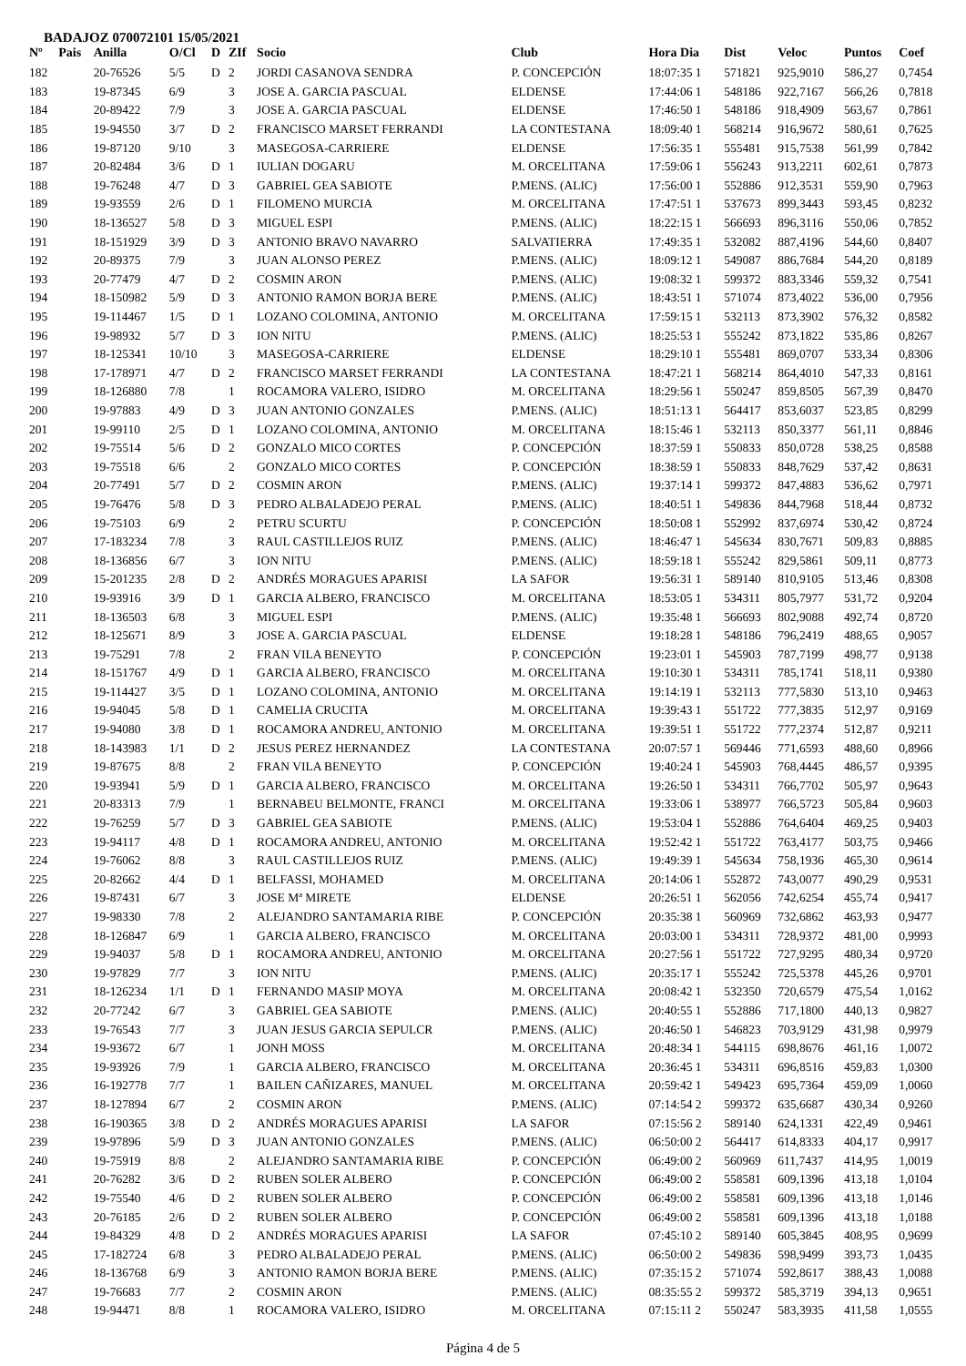BADAJOZ 070072101 15/05/2021
| Nº | Pais | Anilla | O/Cl | D | ZIf | Socio | Club | Hora Dia | Dist | Veloc | Puntos | Coef |
| --- | --- | --- | --- | --- | --- | --- | --- | --- | --- | --- | --- | --- |
| 182 | | 20-76526 | 5/5 | D | 2 | JORDI CASANOVA SENDRA | P. CONCEPCIÓN | 18:07:35 1 | 571821 | 925,9010 | 586,27 | 0,7454 |
| 183 | | 19-87345 | 6/9 | | 3 | JOSE A. GARCIA PASCUAL | ELDENSE | 17:44:06 1 | 548186 | 922,7167 | 566,26 | 0,7818 |
| 184 | | 20-89422 | 7/9 | | 3 | JOSE A. GARCIA PASCUAL | ELDENSE | 17:46:50 1 | 548186 | 918,4909 | 563,67 | 0,7861 |
| 185 | | 19-94550 | 3/7 | D | 2 | FRANCISCO MARSET FERRANDI | LA CONTESTANA | 18:09:40 1 | 568214 | 916,9672 | 580,61 | 0,7625 |
| 186 | | 19-87120 | 9/10 | | 3 | MASEGOSA-CARRIERE | ELDENSE | 17:56:35 1 | 555481 | 915,7538 | 561,99 | 0,7842 |
| 187 | | 20-82484 | 3/6 | D | 1 | IULIAN DOGARU | M. ORCELITANA | 17:59:06 1 | 556243 | 913,2211 | 602,61 | 0,7873 |
| 188 | | 19-76248 | 4/7 | D | 3 | GABRIEL GEA SABIOTE | P.MENS. (ALIC) | 17:56:00 1 | 552886 | 912,3531 | 559,90 | 0,7963 |
| 189 | | 19-93559 | 2/6 | D | 1 | FILOMENO MURCIA | M. ORCELITANA | 17:47:51 1 | 537673 | 899,3443 | 593,45 | 0,8232 |
| 190 | | 18-136527 | 5/8 | D | 3 | MIGUEL ESPI | P.MENS. (ALIC) | 18:22:15 1 | 566693 | 896,3116 | 550,06 | 0,7852 |
| 191 | | 18-151929 | 3/9 | D | 3 | ANTONIO BRAVO NAVARRO | SALVATIERRA | 17:49:35 1 | 532082 | 887,4196 | 544,60 | 0,8407 |
| 192 | | 20-89375 | 7/9 | | 3 | JUAN ALONSO PEREZ | P.MENS. (ALIC) | 18:09:12 1 | 549087 | 886,7684 | 544,20 | 0,8189 |
| 193 | | 20-77479 | 4/7 | D | 2 | COSMIN ARON | P.MENS. (ALIC) | 19:08:32 1 | 599372 | 883,3346 | 559,32 | 0,7541 |
| 194 | | 18-150982 | 5/9 | D | 3 | ANTONIO RAMON BORJA BERE | P.MENS. (ALIC) | 18:43:51 1 | 571074 | 873,4022 | 536,00 | 0,7956 |
| 195 | | 19-114467 | 1/5 | D | 1 | LOZANO COLOMINA, ANTONIO | M. ORCELITANA | 17:59:15 1 | 532113 | 873,3902 | 576,32 | 0,8582 |
| 196 | | 19-98932 | 5/7 | D | 3 | ION NITU | P.MENS. (ALIC) | 18:25:53 1 | 555242 | 873,1822 | 535,86 | 0,8267 |
| 197 | | 18-125341 | 10/10 | | 3 | MASEGOSA-CARRIERE | ELDENSE | 18:29:10 1 | 555481 | 869,0707 | 533,34 | 0,8306 |
| 198 | | 17-178971 | 4/7 | D | 2 | FRANCISCO MARSET FERRANDI | LA CONTESTANA | 18:47:21 1 | 568214 | 864,4010 | 547,33 | 0,8161 |
| 199 | | 18-126880 | 7/8 | | 1 | ROCAMORA VALERO, ISIDRO | M. ORCELITANA | 18:29:56 1 | 550247 | 859,8505 | 567,39 | 0,8470 |
| 200 | | 19-97883 | 4/9 | D | 3 | JUAN ANTONIO GONZALES | P.MENS. (ALIC) | 18:51:13 1 | 564417 | 853,6037 | 523,85 | 0,8299 |
| 201 | | 19-99110 | 2/5 | D | 1 | LOZANO COLOMINA, ANTONIO | M. ORCELITANA | 18:15:46 1 | 532113 | 850,3377 | 561,11 | 0,8846 |
| 202 | | 19-75514 | 5/6 | D | 2 | GONZALO MICO CORTES | P. CONCEPCIÓN | 18:37:59 1 | 550833 | 850,0728 | 538,25 | 0,8588 |
| 203 | | 19-75518 | 6/6 | | 2 | GONZALO MICO CORTES | P. CONCEPCIÓN | 18:38:59 1 | 550833 | 848,7629 | 537,42 | 0,8631 |
| 204 | | 20-77491 | 5/7 | D | 2 | COSMIN ARON | P.MENS. (ALIC) | 19:37:14 1 | 599372 | 847,4883 | 536,62 | 0,7971 |
| 205 | | 19-76476 | 5/8 | D | 3 | PEDRO ALBALADEJO PERAL | P.MENS. (ALIC) | 18:40:51 1 | 549836 | 844,7968 | 518,44 | 0,8732 |
| 206 | | 19-75103 | 6/9 | | 2 | PETRU SCURTU | P. CONCEPCIÓN | 18:50:08 1 | 552992 | 837,6974 | 530,42 | 0,8724 |
| 207 | | 17-183234 | 7/8 | | 3 | RAUL CASTILLEJOS RUIZ | P.MENS. (ALIC) | 18:46:47 1 | 545634 | 830,7671 | 509,83 | 0,8885 |
| 208 | | 18-136856 | 6/7 | | 3 | ION NITU | P.MENS. (ALIC) | 18:59:18 1 | 555242 | 829,5861 | 509,11 | 0,8773 |
| 209 | | 15-201235 | 2/8 | D | 2 | ANDRÉS MORAGUES APARISI | LA SAFOR | 19:56:31 1 | 589140 | 810,9105 | 513,46 | 0,8308 |
| 210 | | 19-93916 | 3/9 | D | 1 | GARCIA ALBERO, FRANCISCO | M. ORCELITANA | 18:53:05 1 | 534311 | 805,7977 | 531,72 | 0,9204 |
| 211 | | 18-136503 | 6/8 | | 3 | MIGUEL ESPI | P.MENS. (ALIC) | 19:35:48 1 | 566693 | 802,9088 | 492,74 | 0,8720 |
| 212 | | 18-125671 | 8/9 | | 3 | JOSE A. GARCIA PASCUAL | ELDENSE | 19:18:28 1 | 548186 | 796,2419 | 488,65 | 0,9057 |
| 213 | | 19-75291 | 7/8 | | 2 | FRAN VILA BENEYTO | P. CONCEPCIÓN | 19:23:01 1 | 545903 | 787,7199 | 498,77 | 0,9138 |
| 214 | | 18-151767 | 4/9 | D | 1 | GARCIA ALBERO, FRANCISCO | M. ORCELITANA | 19:10:30 1 | 534311 | 785,1741 | 518,11 | 0,9380 |
| 215 | | 19-114427 | 3/5 | D | 1 | LOZANO COLOMINA, ANTONIO | M. ORCELITANA | 19:14:19 1 | 532113 | 777,5830 | 513,10 | 0,9463 |
| 216 | | 19-94045 | 5/8 | D | 1 | CAMELIA CRUCITA | M. ORCELITANA | 19:39:43 1 | 551722 | 777,3835 | 512,97 | 0,9169 |
| 217 | | 19-94080 | 3/8 | D | 1 | ROCAMORA ANDREU, ANTONIO | M. ORCELITANA | 19:39:51 1 | 551722 | 777,2374 | 512,87 | 0,9211 |
| 218 | | 18-143983 | 1/1 | D | 2 | JESUS PEREZ HERNANDEZ | LA CONTESTANA | 20:07:57 1 | 569446 | 771,6593 | 488,60 | 0,8966 |
| 219 | | 19-87675 | 8/8 | | 2 | FRAN VILA BENEYTO | P. CONCEPCIÓN | 19:40:24 1 | 545903 | 768,4445 | 486,57 | 0,9395 |
| 220 | | 19-93941 | 5/9 | D | 1 | GARCIA ALBERO, FRANCISCO | M. ORCELITANA | 19:26:50 1 | 534311 | 766,7702 | 505,97 | 0,9643 |
| 221 | | 20-83313 | 7/9 | | 1 | BERNABEU BELMONTE, FRANCI | M. ORCELITANA | 19:33:06 1 | 538977 | 766,5723 | 505,84 | 0,9603 |
| 222 | | 19-76259 | 5/7 | D | 3 | GABRIEL GEA SABIOTE | P.MENS. (ALIC) | 19:53:04 1 | 552886 | 764,6404 | 469,25 | 0,9403 |
| 223 | | 19-94117 | 4/8 | D | 1 | ROCAMORA ANDREU, ANTONIO | M. ORCELITANA | 19:52:42 1 | 551722 | 763,4177 | 503,75 | 0,9466 |
| 224 | | 19-76062 | 8/8 | | 3 | RAUL CASTILLEJOS RUIZ | P.MENS. (ALIC) | 19:49:39 1 | 545634 | 758,1936 | 465,30 | 0,9614 |
| 225 | | 20-82662 | 4/4 | D | 1 | BELFASSI, MOHAMED | M. ORCELITANA | 20:14:06 1 | 552872 | 743,0077 | 490,29 | 0,9531 |
| 226 | | 19-87431 | 6/7 | | 3 | JOSE Mª MIRETE | ELDENSE | 20:26:51 1 | 562056 | 742,6254 | 455,74 | 0,9417 |
| 227 | | 19-98330 | 7/8 | | 2 | ALEJANDRO SANTAMARIA RIBE | P. CONCEPCIÓN | 20:35:38 1 | 560969 | 732,6862 | 463,93 | 0,9477 |
| 228 | | 18-126847 | 6/9 | | 1 | GARCIA ALBERO, FRANCISCO | M. ORCELITANA | 20:03:00 1 | 534311 | 728,9372 | 481,00 | 0,9993 |
| 229 | | 19-94037 | 5/8 | D | 1 | ROCAMORA ANDREU, ANTONIO | M. ORCELITANA | 20:27:56 1 | 551722 | 727,9295 | 480,34 | 0,9720 |
| 230 | | 19-97829 | 7/7 | | 3 | ION NITU | P.MENS. (ALIC) | 20:35:17 1 | 555242 | 725,5378 | 445,26 | 0,9701 |
| 231 | | 18-126234 | 1/1 | D | 1 | FERNANDO MASIP MOYA | M. ORCELITANA | 20:08:42 1 | 532350 | 720,6579 | 475,54 | 1,0162 |
| 232 | | 20-77242 | 6/7 | | 3 | GABRIEL GEA SABIOTE | P.MENS. (ALIC) | 20:40:55 1 | 552886 | 717,1800 | 440,13 | 0,9827 |
| 233 | | 19-76543 | 7/7 | | 3 | JUAN JESUS GARCIA SEPULCR | P.MENS. (ALIC) | 20:46:50 1 | 546823 | 703,9129 | 431,98 | 0,9979 |
| 234 | | 19-93672 | 6/7 | | 1 | JONH MOSS | M. ORCELITANA | 20:48:34 1 | 544115 | 698,8676 | 461,16 | 1,0072 |
| 235 | | 19-93926 | 7/9 | | 1 | GARCIA ALBERO, FRANCISCO | M. ORCELITANA | 20:36:45 1 | 534311 | 696,8516 | 459,83 | 1,0300 |
| 236 | | 16-192778 | 7/7 | | 1 | BAILEN CAÑIZARES, MANUEL | M. ORCELITANA | 20:59:42 1 | 549423 | 695,7364 | 459,09 | 1,0060 |
| 237 | | 18-127894 | 6/7 | | 2 | COSMIN ARON | P.MENS. (ALIC) | 07:14:54 2 | 599372 | 635,6687 | 430,34 | 0,9260 |
| 238 | | 16-190365 | 3/8 | D | 2 | ANDRÉS MORAGUES APARISI | LA SAFOR | 07:15:56 2 | 589140 | 624,1331 | 422,49 | 0,9461 |
| 239 | | 19-97896 | 5/9 | D | 3 | JUAN ANTONIO GONZALES | P.MENS. (ALIC) | 06:50:00 2 | 564417 | 614,8333 | 404,17 | 0,9917 |
| 240 | | 19-75919 | 8/8 | | 2 | ALEJANDRO SANTAMARIA RIBE | P. CONCEPCIÓN | 06:49:00 2 | 560969 | 611,7437 | 414,95 | 1,0019 |
| 241 | | 20-76282 | 3/6 | D | 2 | RUBEN SOLER ALBERO | P. CONCEPCIÓN | 06:49:00 2 | 558581 | 609,1396 | 413,18 | 1,0104 |
| 242 | | 19-75540 | 4/6 | D | 2 | RUBEN SOLER ALBERO | P. CONCEPCIÓN | 06:49:00 2 | 558581 | 609,1396 | 413,18 | 1,0146 |
| 243 | | 20-76185 | 2/6 | D | 2 | RUBEN SOLER ALBERO | P. CONCEPCIÓN | 06:49:00 2 | 558581 | 609,1396 | 413,18 | 1,0188 |
| 244 | | 19-84329 | 4/8 | D | 2 | ANDRÉS MORAGUES APARISI | LA SAFOR | 07:45:10 2 | 589140 | 605,3845 | 408,95 | 0,9699 |
| 245 | | 17-182724 | 6/8 | | 3 | PEDRO ALBALADEJO PERAL | P.MENS. (ALIC) | 06:50:00 2 | 549836 | 598,9499 | 393,73 | 1,0435 |
| 246 | | 18-136768 | 6/9 | | 3 | ANTONIO RAMON BORJA BERE | P.MENS. (ALIC) | 07:35:15 2 | 571074 | 592,8617 | 388,43 | 1,0088 |
| 247 | | 19-76683 | 7/7 | | 2 | COSMIN ARON | P.MENS. (ALIC) | 08:35:55 2 | 599372 | 585,3719 | 394,13 | 0,9651 |
| 248 | | 19-94471 | 8/8 | | 1 | ROCAMORA VALERO, ISIDRO | M. ORCELITANA | 07:15:11 2 | 550247 | 583,3935 | 411,58 | 1,0555 |
Página 4 de 5